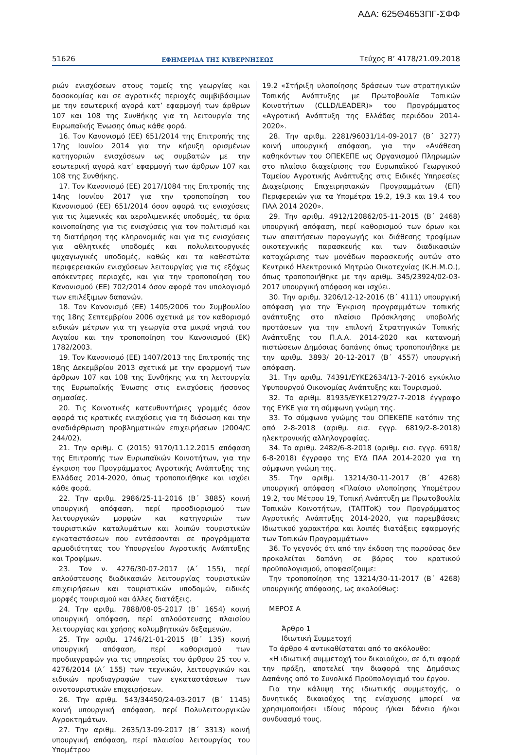ΑΔΑ: 625Θ4653ΠΓ-ΣΦΦ
51626 ΕΦΗΜΕΡΙΔΑ ΤΗΣ ΚΥΒΕΡΝΗΣΕΩΣ Τεύχος B’ 4178/21.09.2018
ριών ενισχύσεων στους τομείς της γεωργίας και δασοκομίας και σε αγροτικές περιοχές συμβιβάσιμων με την εσωτερική αγορά κατ’ εφαρμογή των άρθρων 107 και 108 της Συνθήκης για τη λειτουργία της Ευρωπαϊκής Ένωσης όπως κάθε φορά.
16. Τον Κανονισμό (ΕΕ) 651/2014 της Επιτροπής της 17ης Ιουνίου 2014 για την κήρυξη ορισμένων κατηγοριών ενισχύσεων ως συμβατών με την εσωτερική αγορά κατ’ εφαρμογή των άρθρων 107 και 108 της Συνθήκης.
17. Τον Κανονισμό (ΕΕ) 2017/1084 της Επιτροπής της 14ης Ιουνίου 2017 για την τροποποίηση του Κανονισμού (ΕΕ) 651/2014 όσον αφορά τις ενισχύσεις για τις λιμενικές και αερολιμενικές υποδομές, τα όρια κοινοποίησης για τις ενισχύσεις για τον πολιτισμό και τη διατήρηση της κληρονομιάς και για τις ενισχύσεις για αθλητικές υποδομές και πολυλειτουργικές ψυχαγωγικές υποδομές, καθώς και τα καθεστώτα περιφερειακών ενισχύσεων λειτουργίας για τις εξόχως απόκεντρες περιοχές, και για την τροποποίηση του Κανονισμού (ΕΕ) 702/2014 όσον αφορά τον υπολογισμό των επιλέξιμων δαπανών.
18. Τον Κανονισμό (ΕΕ) 1405/2006 του Συμβουλίου της 18ης Σεπτεμβρίου 2006 σχετικά με τον καθορισμό ειδικών μέτρων για τη γεωργία στα μικρά νησιά του Αιγαίου και την τροποποίηση του Κανονισμού (ΕΚ) 1782/2003.
19. Τον Κανονισμό (ΕΕ) 1407/2013 της Επιτροπής της 18ης Δεκεμβρίου 2013 σχετικά με την εφαρμογή των άρθρων 107 και 108 της Συνθήκης για τη λειτουργία της Ευρωπαϊκής Ένωσης στις ενισχύσεις ήσσονος σημασίας.
20. Τις Κοινοτικές κατευθυντήριες γραμμές όσον αφορά τις κρατικές ενισχύσεις για τη διάσωση και την αναδιάρθρωση προβληματικών επιχειρήσεων (2004/C 244/02).
21. Την αριθμ. C (2015) 9170/11.12.2015 απόφαση της Επιτροπής των Ευρωπαϊκών Κοινοτήτων, για την έγκριση του Προγράμματος Αγροτικής Ανάπτυξης της Ελλάδας 2014-2020, όπως τροποποιήθηκε και ισχύει κάθε φορά.
22. Την αριθμ. 2986/25-11-2016 (Β΄ 3885) κοινή υπουργική απόφαση, περί προσδιορισμού των λειτουργικών μορφών και κατηγοριών των τουριστικών καταλυμάτων και λοιπών τουριστικών εγκαταστάσεων που εντάσσονται σε προγράμματα αρμοδιότητας του Υπουργείου Αγροτικής Ανάπτυξης και Τροφίμων.
23. Τον ν. 4276/30-07-2017 (Α΄ 155), περί απλούστευσης διαδικασιών λειτουργίας τουριστικών επιχειρήσεων και τουριστικών υποδομών, ειδικές μορφές τουρισμού και άλλες διατάξεις.
24. Την αριθμ. 7888/08-05-2017 (Β΄ 1654) κοινή υπουργική απόφαση, περί απλούστευσης πλαισίου λειτουργίας και χρήσης κολυμβητικών δεξαμενών.
25. Την αριθμ. 1746/21-01-2015 (Β΄ 135) κοινή υπουργική απόφαση, περί καθορισμού των προδιαγραφών για τις υπηρεσίες του άρθρου 25 του ν. 4276/2014 (Α΄ 155) των τεχνικών, λειτουργικών και ειδικών προδιαγραφών των εγκαταστάσεων των οινοτουριστικών επιχειρήσεων.
26. Την αριθμ. 543/34450/24-03-2017 (Β΄ 1145) κοινή υπουργική απόφαση, περί Πολυλειτουργικών Αγροκτημάτων.
27. Την αριθμ. 2635/13-09-2017 (Β΄ 3313) κοινή υπουργική απόφαση, περί πλαισίου λειτουργίας του Υπομέτρου
19.2 «Στήριξη υλοποίησης δράσεων των στρατηγικών Τοπικής Ανάπτυξης με Πρωτοβουλία Τοπικών Κοινοτήτων (CLLD/LEADER)» του Προγράμματος «Αγροτική Ανάπτυξη της Ελλάδας περιόδου 2014-2020».
28. Την αριθμ. 2281/96031/14-09-2017 (Β΄ 3277) κοινή υπουργική απόφαση, για την «Ανάθεση καθηκόντων του ΟΠΕΚΕΠΕ ως Οργανισμού Πληρωμών στο πλαίσιο διαχείρισης του Ευρωπαϊκού Γεωργικού Ταμείου Αγροτικής Ανάπτυξης στις Ειδικές Υπηρεσίες Διαχείρισης Επιχειρησιακών Προγραμμάτων (ΕΠ) Περιφερειών για τα Υπομέτρα 19.2, 19.3 και 19.4 του ΠΑΑ 2014 2020».
29. Την αριθμ. 4912/120862/05-11-2015 (Β΄ 2468) υπουργική απόφαση, περί καθορισμού των όρων και των απαιτήσεων παραγωγής και διάθεσης τροφίμων οικοτεχνικής παρασκευής και των διαδικασιών καταχώρισης των μονάδων παρασκευής αυτών στο Κεντρικό Ηλεκτρονικό Μητρώο Οικοτεχνίας (Κ.Η.Μ.Ο.), όπως τροποποιήθηκε με την αριθμ. 345/23924/02-03-2017 υπουργική απόφαση και ισχύει.
30. Την αριθμ. 3206/12-12-2016 (Β΄ 4111) υπουργική απόφαση για την Έγκριση προγραμμάτων τοπικής ανάπτυξης στο πλαίσιο Πρόσκλησης υποβολής προτάσεων για την επιλογή Στρατηγικών Τοπικής Ανάπτυξης του Π.Α.Α. 2014-2020 και κατανομή πιστώσεων Δημόσιας δαπάνης όπως τροποποιήθηκε με την αριθμ. 3893/ 20-12-2017 (Β΄ 4557) υπουργική απόφαση.
31. Την αριθμ. 74391/ΕΥΚΕ2634/13-7-2016 εγκύκλιο Υφυπουργού Οικονομίας Ανάπτυξης και Τουρισμού.
32. Το αριθμ. 81935/ΕΥΚΕ1279/27-7-2018 έγγραφο της ΕΥΚΕ για τη σύμφωνη γνώμη της.
33. Το σύμφωνο γνώμης του ΟΠΕΚΕΠΕ κατόπιν της από 2-8-2018 (αριθμ. εισ. εγγρ. 6819/2-8-2018) ηλεκτρονικής αλληλογραφίας.
34. Το αριθμ. 2482/6-8-2018 (αριθμ. εισ. εγγρ. 6918/ 6-8-2018) έγγραφο της ΕΥΔ ΠΑΑ 2014-2020 για τη σύμφωνη γνώμη της.
35. Την αριθμ. 13214/30-11-2017 (Β΄ 4268) υπουργική απόφαση «Πλαίσιο υλοποίησης Υπομέτρου 19.2, του Μέτρου 19, Τοπική Ανάπτυξη με Πρωτοβουλία Τοπικών Κοινοτήτων, (ΤΑΠΤοΚ) του Προγράμματος Αγροτικής Ανάπτυξης 2014-2020, για παρεμβάσεις Ιδιωτικού χαρακτήρα και λοιπές διατάξεις εφαρμογής των Τοπικών Προγραμμάτων»
36. Το γεγονός ότι από την έκδοση της παρούσας δεν προκαλείται δαπάνη σε βάρος του κρατικού προϋπολογισμού, αποφασίζουμε:
Την τροποποίηση της 13214/30-11-2017 (Β΄ 4268) υπουργικής απόφασης, ως ακολούθως:
ΜΕΡΟΣ Α
Άρθρο 1
Ιδιωτική Συμμετοχή
Το άρθρο 4 αντικαθίσταται από το ακόλουθο:
«Η ιδιωτική συμμετοχή του δικαιούχου, σε ό,τι αφορά την πράξη, αποτελεί την διαφορά της Δημόσιας Δαπάνης από το Συνολικό Προϋπολογισμό του έργου.
Για την κάλυψη της ιδιωτικής συμμετοχής, ο δυνητικός δικαιούχος της ενίσχυσης μπορεί να χρησιμοποιήσει ιδίους πόρους ή/και δάνειο ή/και συνδυασμό τους.